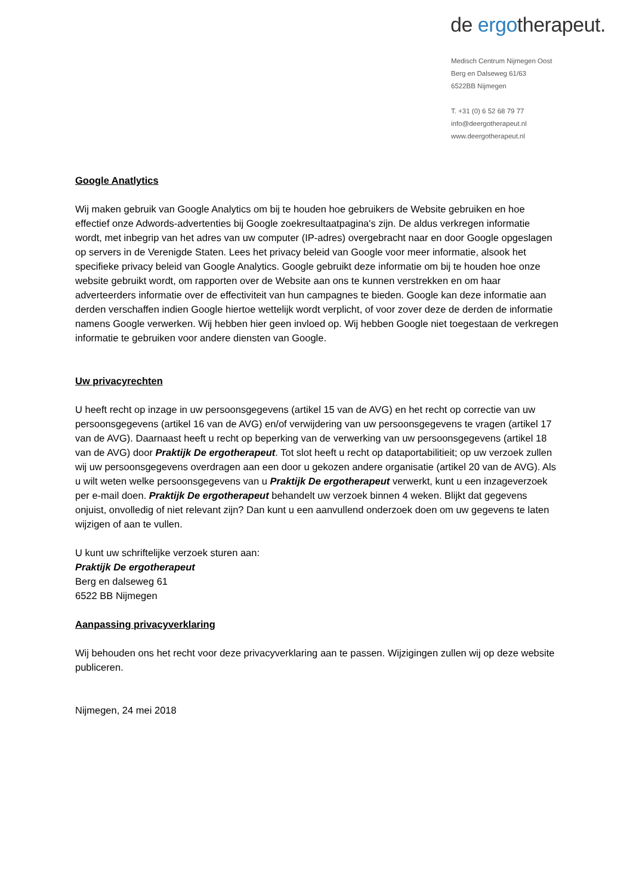de ergotherapeut.
Medisch Centrum Nijmegen Oost
Berg en Dalseweg 61/63
6522BB Nijmegen
T. +31 (0) 6 52 68 79 77
info@deergotherapeut.nl
www.deergotherapeut.nl
Google Anatlytics
Wij maken gebruik van Google Analytics om bij te houden hoe gebruikers de Website gebruiken en hoe effectief onze Adwords-advertenties bij Google zoekresultaatpagina's zijn. De aldus verkregen informatie wordt, met inbegrip van het adres van uw computer (IP-adres) overgebracht naar en door Google opgeslagen op servers in de Verenigde Staten. Lees het privacy beleid van Google voor meer informatie, alsook het specifieke privacy beleid van Google Analytics. Google gebruikt deze informatie om bij te houden hoe onze website gebruikt wordt, om rapporten over de Website aan ons te kunnen verstrekken en om haar adverteerders informatie over de effectiviteit van hun campagnes te bieden. Google kan deze informatie aan derden verschaffen indien Google hiertoe wettelijk wordt verplicht, of voor zover deze de derden de informatie namens Google verwerken. Wij hebben hier geen invloed op. Wij hebben Google niet toegestaan de verkregen informatie te gebruiken voor andere diensten van Google.
Uw privacyrechten
U heeft recht op inzage in uw persoonsgegevens (artikel 15 van de AVG) en het recht op correctie van uw persoonsgegevens (artikel 16 van de AVG) en/of verwijdering van uw persoonsgegevens te vragen (artikel 17 van de AVG). Daarnaast heeft u recht op beperking van de verwerking van uw persoonsgegevens (artikel 18 van de AVG) door Praktijk De ergotherapeut. Tot slot heeft u recht op dataportabilitieit; op uw verzoek zullen wij uw persoonsgegevens overdragen aan een door u gekozen andere organisatie (artikel 20 van de AVG). Als u wilt weten welke persoonsgegevens van u Praktijk De ergotherapeut verwerkt, kunt u een inzageverzoek per e-mail doen. Praktijk De ergotherapeut behandelt uw verzoek binnen 4 weken. Blijkt dat gegevens onjuist, onvolledig of niet relevant zijn? Dan kunt u een aanvullend onderzoek doen om uw gegevens te laten wijzigen of aan te vullen.
U kunt uw schriftelijke verzoek sturen aan:
Praktijk De ergotherapeut
Berg en dalseweg 61
6522 BB Nijmegen
Aanpassing privacyverklaring
Wij behouden ons het recht voor deze privacyverklaring aan te passen. Wijzigingen zullen wij op deze website publiceren.
Nijmegen, 24 mei 2018